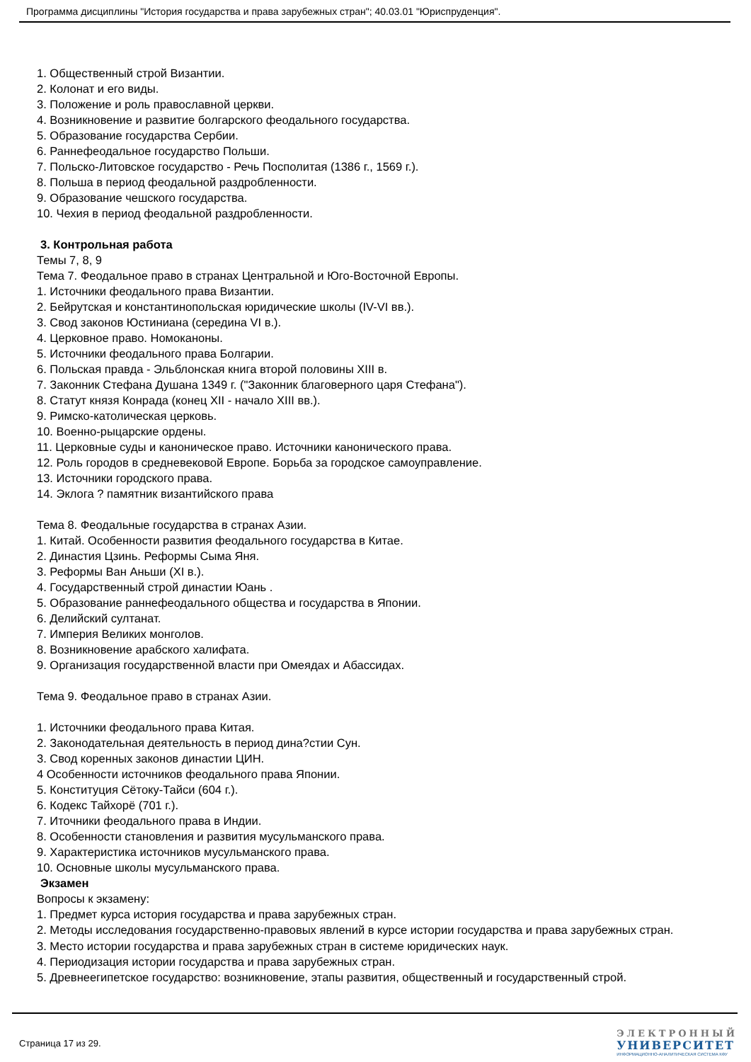Программа дисциплины "История государства и права зарубежных стран"; 40.03.01 "Юриспруденция".
1. Общественный строй Византии.
2. Колонат и его виды.
3. Положение и роль православной церкви.
4. Возникновение и развитие болгарского феодального государства.
5. Образование государства Сербии.
6. Раннефеодальное государство Польши.
7. Польско-Литовское государство - Речь Посполитая (1386 г., 1569 г.).
8. Польша в период феодальной раздробленности.
9. Образование чешского государства.
10. Чехия в период феодальной раздробленности.
3. Контрольная работа
Темы 7, 8, 9
Тема 7. Феодальное право в странах Центральной и Юго-Восточной Европы.
1. Источники феодального права Византии.
2. Бейрутская и константинопольская юридические школы (IV-VI вв.).
3. Свод законов Юстиниана (середина VI в.).
4. Церковное право. Номоканоны.
5. Источники феодального права Болгарии.
6. Польская правда - Эльблонская книга второй половины XIII в.
7. Законник Стефана Душана 1349 г. ("Законник благоверного царя Стефана").
8. Статут князя Конрада (конец XII - начало XIII вв.).
9. Римско-католическая церковь.
10. Военно-рыцарские ордены.
11. Церковные суды и каноническое право. Источники канонического права.
12. Роль городов в средневековой Европе. Борьба за городское самоуправление.
13. Источники городского права.
14. Эклога ? памятник византийского права
Тема 8. Феодальные государства в странах Азии.
1. Китай. Особенности развития феодального государства в Китае.
2. Династия Цзинь. Реформы Сыма Яня.
3. Реформы Ван Аньши (XI в.).
4. Государственный строй династии Юань .
5. Образование раннефеодального общества и государства в Японии.
6. Делийский султанат.
7. Империя Великих монголов.
8. Возникновение арабского халифата.
9. Организация государственной власти при Омеядах и Абассидах.
Тема 9. Феодальное право в странах Азии.
1. Источники феодального права Китая.
2. Законодательная деятельность в период дина?стии Сун.
3. Свод коренных законов династии ЦИН.
4 Особенности источников феодального права Японии.
5. Конституция Сётоку-Тайси (604 г.).
6. Кодекс Тайхорё (701 г.).
7. Иточники феодального права в Индии.
8. Особенности становления и развития мусульманского права.
9. Характеристика источников мусульманского права.
10. Основные школы мусульманского права.
Экзамен
Вопросы к экзамену:
1. Предмет курса история государства и права зарубежных стран.
2. Методы исследования государственно-правовых явлений в курсе истории государства и права зарубежных стран.
3. Место истории государства и права зарубежных стран в системе юридических наук.
4. Периодизация истории государства и права зарубежных стран.
5. Древнеегипетское государство: возникновение, этапы развития, общественный и государственный строй.
Страница 17 из 29.
ЭЛЕКТРОННЫЙ
УНИВЕРСИТЕТ
ИНФОРМАЦИОННО-АНАЛИТИЧЕСКАЯ СИСТЕМА КФУ